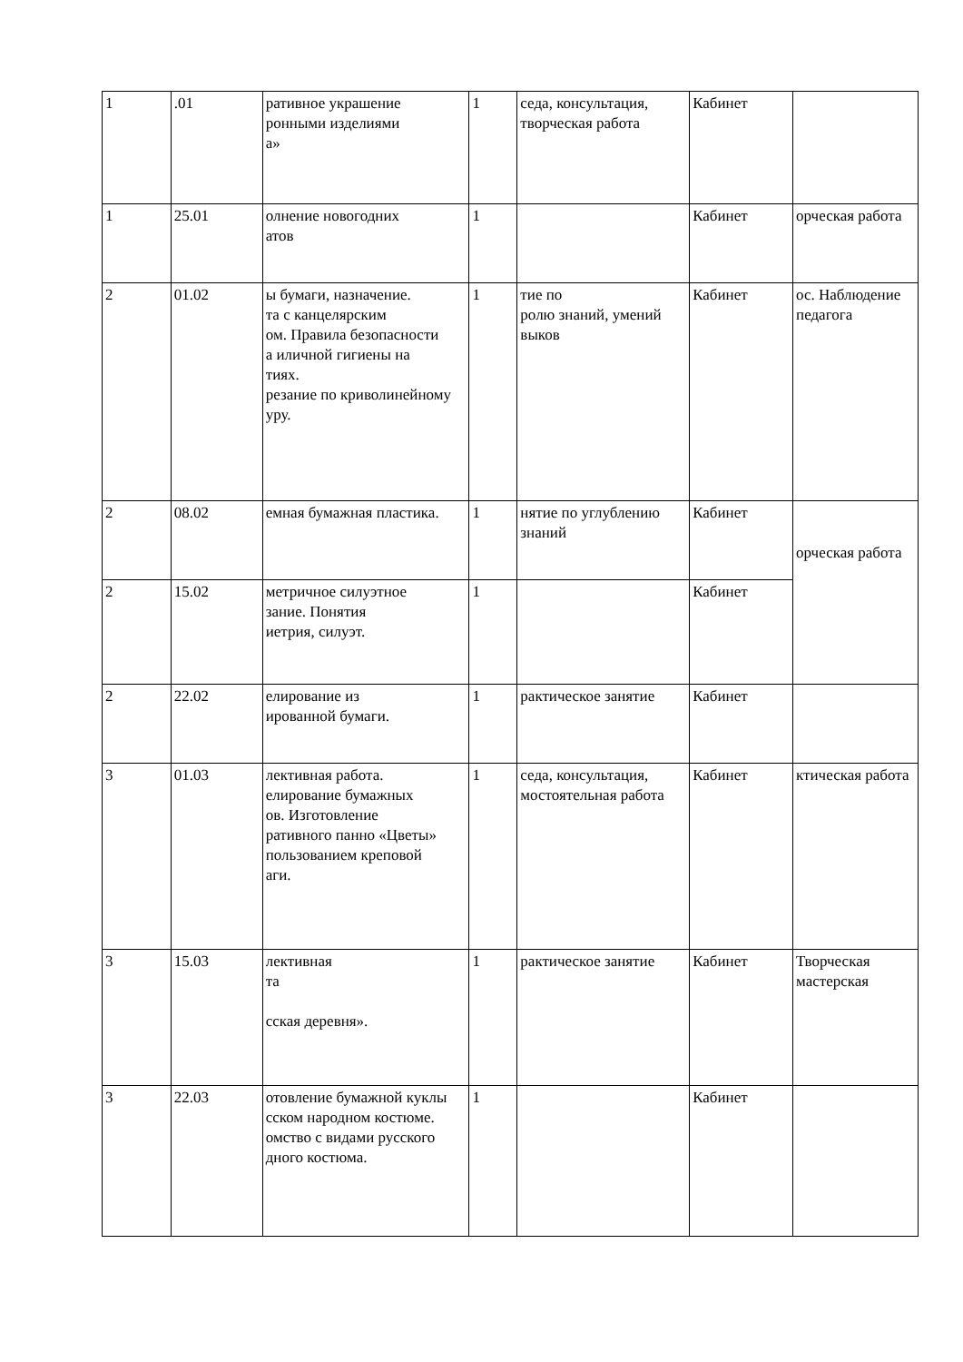| 1 | .01 | ративное украшение ронными изделиями а» | 1 | седа, консультация, творческая работа | Кабинет | |
| 1 | 25.01 | олнение новогодних атов | 1 | | Кабинет | орческая работа |
| 2 | 01.02 | ы бумаги, назначение. та с канцелярским ом. Правила безопасности а иличной гигиены на тиях. резание по криволинейному уру. | 1 | тие по ролю знаний, умений выков | Кабинет | ос. Наблюдение педагога |
| 2 | 08.02 | емная бумажная пластика. | 1 | нятие по углублению знаний | Кабинет | орческая работа |
| 2 | 15.02 | метричное силуэтное зание. Понятия иетрия, силуэт. | 1 | | Кабинет | |
| 2 | 22.02 | елирование из ированной бумаги. | 1 | рактическое занятие | Кабинет | |
| 3 | 01.03 | лективная работа. елирование бумажных ов. Изготовление ративного панно «Цветы» пользованием креповой аги. | 1 | седа, консультация, мостоятельная работа | Кабинет | ктическая работа |
| 3 | 15.03 | лективная та сская деревня». | 1 | рактическое занятие | Кабинет | Творческая мастерская |
| 3 | 22.03 | отовление бумажной куклы сском народном костюме. омство с видами русского дного костюма. | 1 | | Кабинет | |